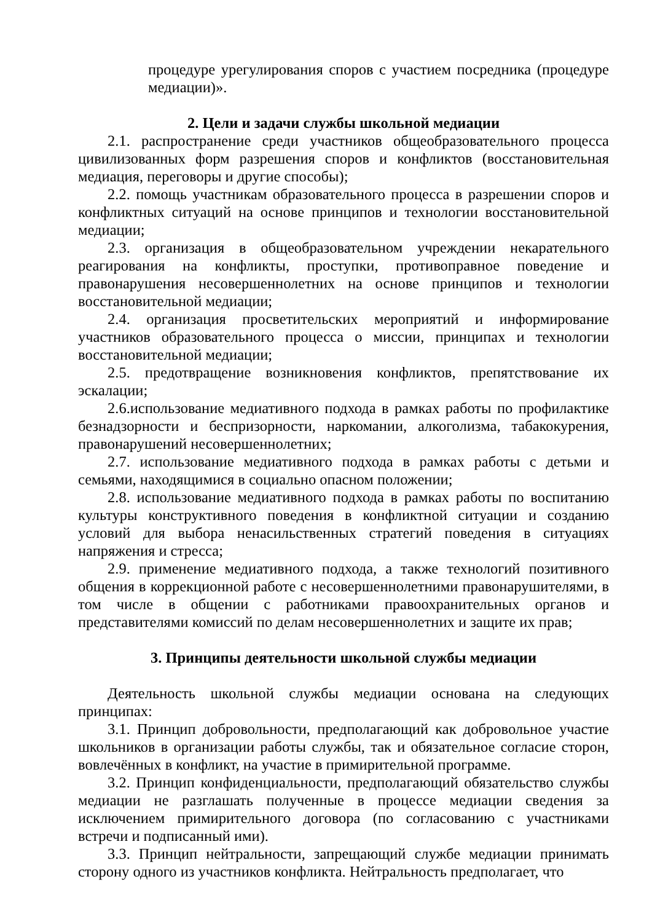процедуре урегулирования споров с участием посредника (процедуре медиации)».
2. Цели и задачи службы школьной медиации
2.1. распространение среди участников общеобразовательного процесса цивилизованных форм разрешения споров и конфликтов (восстановительная медиация, переговоры и другие способы);
2.2. помощь участникам образовательного процесса в разрешении споров и конфликтных ситуаций на основе принципов и технологии восстановительной медиации;
2.3. организация в общеобразовательном учреждении некарательного реагирования на конфликты, проступки, противоправное поведение и правонарушения несовершеннолетних на основе принципов и технологии восстановительной медиации;
2.4. организация просветительских мероприятий и информирование участников образовательного процесса о миссии, принципах и технологии восстановительной медиации;
2.5. предотвращение возникновения конфликтов, препятствование их эскалации;
2.6.использование медиативного подхода в рамках работы по профилактике безнадзорности и беспризорности, наркомании, алкоголизма, табакокурения, правонарушений несовершеннолетних;
2.7. использование медиативного подхода в рамках работы с детьми и семьями, находящимися в социально опасном положении;
2.8. использование медиативного подхода в рамках работы по воспитанию культуры конструктивного поведения в конфликтной ситуации и созданию условий для выбора ненасильственных стратегий поведения в ситуациях напряжения и стресса;
2.9. применение медиативного подхода, а также технологий позитивного общения в коррекционной работе с несовершеннолетними правонарушителями, в том числе в общении с работниками правоохранительных органов и представителями комиссий по делам несовершеннолетних и защите их прав;
3. Принципы деятельности школьной службы медиации
Деятельность школьной службы медиации основана на следующих принципах:
3.1. Принцип добровольности, предполагающий как добровольное участие школьников в организации работы службы, так и обязательное согласие сторон, вовлечённых в конфликт, на участие в примирительной программе.
3.2. Принцип конфиденциальности, предполагающий обязательство службы медиации не разглашать полученные в процессе медиации сведения за исключением примирительного договора (по согласованию с участниками встречи и подписанный ими).
3.3. Принцип нейтральности, запрещающий службе медиации принимать сторону одного из участников конфликта. Нейтральность предполагает, что